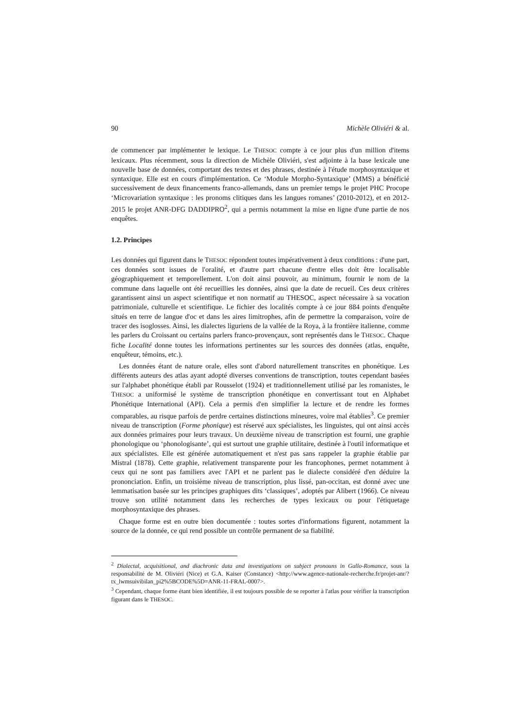90 Michèle Oliviéri & al.
de commencer par implémenter le lexique. Le THESOC compte à ce jour plus d'un million d'items lexicaux. Plus récemment, sous la direction de Michèle Oliviéri, s'est adjointe à la base lexicale une nouvelle base de données, comportant des textes et des phrases, destinée à l'étude morphosyntaxique et syntaxique. Elle est en cours d'implémentation. Ce ‘Module Morpho-Syntaxique’ (MMS) a bénéficié successivement de deux financements franco-allemands, dans un premier temps le projet PHC Procope ‘Microvariation syntaxique : les pronoms clitiques dans les langues romanes’ (2010-2012), et en 2012-2015 le projet ANR-DFG DADDIPRO<sup>2</sup>, qui a permis notamment la mise en ligne d'une partie de nos enquêtes.
1.2. Principes
Les données qui figurent dans le THESOC répondent toutes impérativement à deux conditions : d'une part, ces données sont issues de l'oralité, et d'autre part chacune d'entre elles doit être localisable géographiquement et temporellement. L'on doit ainsi pouvoir, au minimum, fournir le nom de la commune dans laquelle ont été recueillies les données, ainsi que la date de recueil. Ces deux critères garantissent ainsi un aspect scientifique et non normatif au THESOC, aspect nécessaire à sa vocation patrimoniale, culturelle et scientifique. Le fichier des localités compte à ce jour 884 points d'enquête situés en terre de langue d'oc et dans les aires limitrophes, afin de permettre la comparaison, voire de tracer des isoglosses. Ainsi, les dialectes liguriens de la vallée de la Roya, à la frontière italienne, comme les parlers du Croissant ou certains parlers franco-provençaux, sont représentés dans le THESOC. Chaque fiche Localité donne toutes les informations pertinentes sur les sources des données (atlas, enquête, enquêteur, témoins, etc.).
Les données étant de nature orale, elles sont d'abord naturellement transcrites en phonétique. Les différents auteurs des atlas ayant adopté diverses conventions de transcription, toutes cependant basées sur l'alphabet phonétique établi par Rousselot (1924) et traditionnellement utilisé par les romanistes, le THESOC a uniformisé le système de transcription phonétique en convertissant tout en Alphabet Phonétique International (API). Cela a permis d'en simplifier la lecture et de rendre les formes comparables, au risque parfois de perdre certaines distinctions mineures, voire mal établies<sup>3</sup>. Ce premier niveau de transcription (Forme phonique) est réservé aux spécialistes, les linguistes, qui ont ainsi accès aux données primaires pour leurs travaux. Un deuxième niveau de transcription est fourni, une graphie phonologique ou ‘phonologisante’, qui est surtout une graphie utilitaire, destinée à l'outil informatique et aux spécialistes. Elle est générée automatiquement et n'est pas sans rappeler la graphie établie par Mistral (1878). Cette graphie, relativement transparente pour les francophones, permet notamment à ceux qui ne sont pas familiers avec l'API et ne parlent pas le dialecte considéré d'en déduire la prononciation. Enfin, un troisième niveau de transcription, plus lissé, pan-occitan, est donné avec une lemmatisation basée sur les principes graphiques dits ‘classiques’, adoptés par Alibert (1966). Ce niveau trouve son utilité notamment dans les recherches de types lexicaux ou pour l'étiquetage morphosyntaxique des phrases.
Chaque forme est en outre bien documentée : toutes sortes d'informations figurent, notamment la source de la donnée, ce qui rend possible un contrôle permanent de sa fiabilité.
<sup>2</sup> Dialectal, acquisitional, and diachronic data and investigations on subject pronouns in Gallo-Romance, sous la responsabilité de M. Oliviéri (Nice) et G.A. Kaiser (Constance) <http://www.agence-nationale-recherche.fr/projet-anr/?tx_lwmsuivibilan_pi2%5BCODE%5D=ANR-11-FRAL-0007>.
<sup>3</sup> Cependant, chaque forme étant bien identifiée, il est toujours possible de se reporter à l'atlas pour vérifier la transcription figurant dans le THESOC.